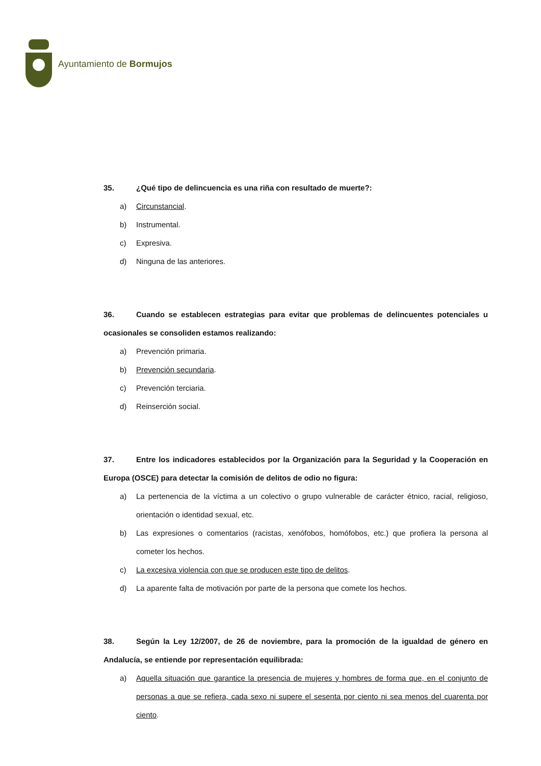Ayuntamiento de Bormujos
35. ¿Qué tipo de delincuencia es una riña con resultado de muerte?:
a) Circunstancial.
b) Instrumental.
c) Expresiva.
d) Ninguna de las anteriores.
36. Cuando se establecen estrategias para evitar que problemas de delincuentes potenciales u ocasionales se consoliden estamos realizando:
a) Prevención primaria.
b) Prevención secundaria.
c) Prevención terciaria.
d) Reinserción social.
37. Entre los indicadores establecidos por la Organización para la Seguridad y la Cooperación en Europa (OSCE) para detectar la comisión de delitos de odio no figura:
a) La pertenencia de la víctima a un colectivo o grupo vulnerable de carácter étnico, racial, religioso, orientación o identidad sexual, etc.
b) Las expresiones o comentarios (racistas, xenófobos, homófobos, etc.) que profiera la persona al cometer los hechos.
c) La excesiva violencia con que se producen este tipo de delitos.
d) La aparente falta de motivación por parte de la persona que comete los hechos.
38. Según la Ley 12/2007, de 26 de noviembre, para la promoción de la igualdad de género en Andalucía, se entiende por representación equilibrada:
a) Aquella situación que garantice la presencia de mujeres y hombres de forma que, en el conjunto de personas a que se refiera, cada sexo ni supere el sesenta por ciento ni sea menos del cuarenta por ciento.